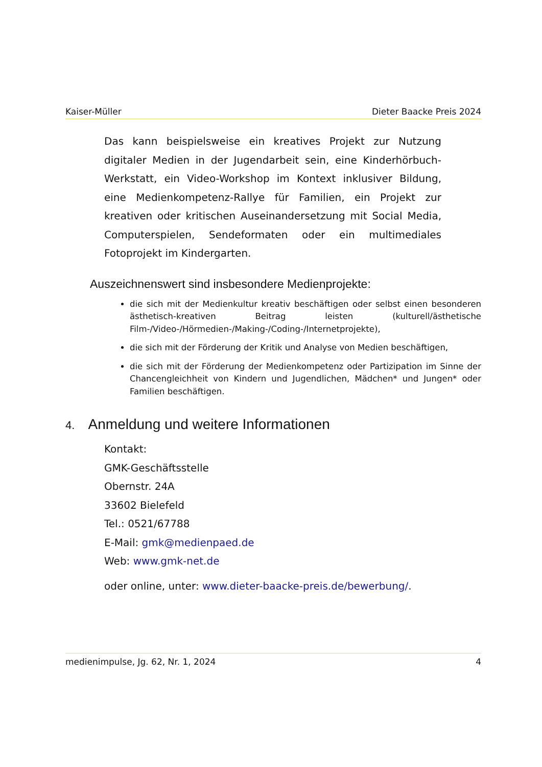Kaiser-Müller Dieter Baacke Preis 2024
Das kann beispielsweise ein kreatives Projekt zur Nutzung digitaler Medien in der Jugendarbeit sein, eine Kinderhörbuch-Werkstatt, ein Video-Workshop im Kontext inklusiver Bildung, eine Medienkompetenz-Rallye für Familien, ein Projekt zur kreativen oder kritischen Auseinandersetzung mit Social Media, Computerspielen, Sendeformaten oder ein multimediales Fotoprojekt im Kindergarten.
Auszeichnenswert sind insbesondere Medienprojekte:
die sich mit der Medienkultur kreativ beschäftigen oder selbst einen besonderen ästhetisch-kreativen Beitrag leisten (kulturell/ästhetische Film-/Video-/Hörmedien-/Making-/Coding-/Internetprojekte),
die sich mit der Förderung der Kritik und Analyse von Medien beschäftigen,
die sich mit der Förderung der Medienkompetenz oder Partizipation im Sinne der Chancengleichheit von Kindern und Jugendlichen, Mädchen* und Jungen* oder Familien beschäftigen.
4. Anmeldung und weitere Informationen
Kontakt:
GMK-Geschäftsstelle
Obernstr. 24A
33602 Bielefeld
Tel.: 0521/67788
E-Mail: gmk@medienpaed.de
Web: www.gmk-net.de
oder online, unter: www.dieter-baacke-preis.de/bewerbung/.
medienimpulse, Jg. 62, Nr. 1, 2024 4